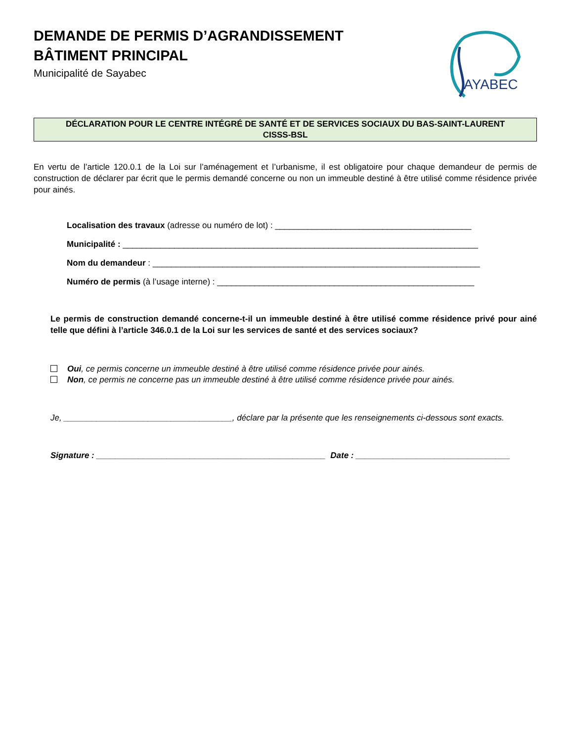DEMANDE DE PERMIS D’AGRANDISSEMENT
BÂTIMENT PRINCIPAL
Municipalité de Sayabec
AYABEC
DÉCLARATION POUR LE CENTRE INTÉGRÉ DE SANTÉ ET DE SERVICES SOCIAUX DU BAS-SAINT-LAURENT
CISSS-BSL
En vertu de l’article 120.0.1 de la Loi sur l’aménagement et l’urbanisme, il est obligatoire pour chaque demandeur de permis de construction de déclarer par écrit que le permis demandé concerne ou non un immeuble destiné à être utilisé comme résidence privée pour ainés.
Localisation des travaux (adresse ou numéro de lot) : __________________________________________
Municipalité : ____________________________________________________________________________
Nom du demandeur : ______________________________________________________________________
Numéro de permis (à l’usage interne) : _______________________________________________________
Le permis de construction demandé concerne-t-il un immeuble destiné à être utilisé comme résidence privé pour ainé telle que défini à l’article 346.0.1 de la Loi sur les services de santé et des services sociaux?
Oui, ce permis concerne un immeuble destiné à être utilisé comme résidence privée pour ainés.
Non, ce permis ne concerne pas un immeuble destiné à être utilisé comme résidence privée pour ainés.
Je, ____________________________________, déclare par la présente que les renseignements ci-dessous sont exacts.
Signature : _________________________________________________ Date : _________________________________